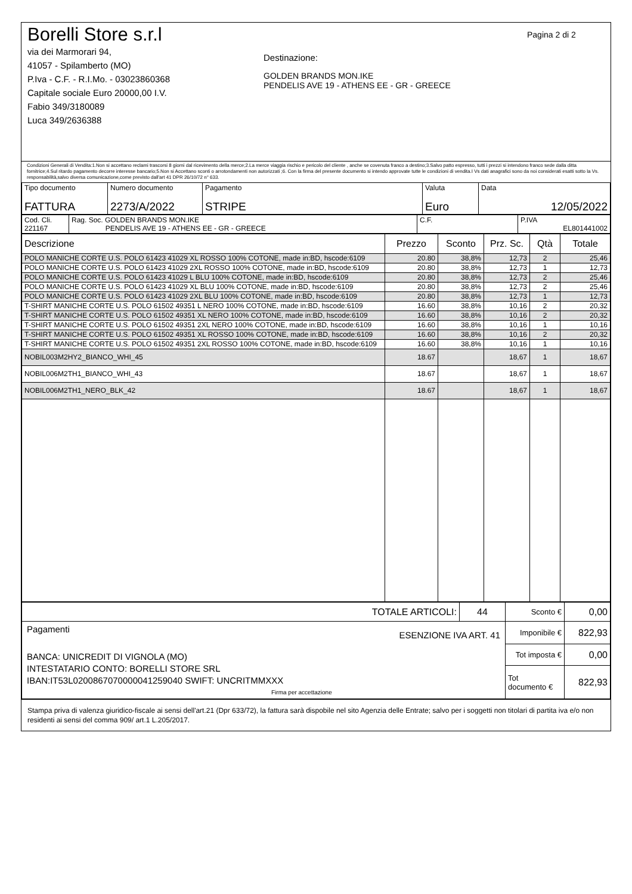Borelli Store s.r.l
via dei Marmorari 94,
41057 - Spilamberto (MO)
P.Iva - C.F. - R.I.Mo. - 03023860368
Capitale sociale Euro 20000,00 I.V.
Fabio 349/3180089
Luca 349/2636388
Destinazione:
GOLDEN BRANDS MON.IKE
PENDELIS AVE 19 - ATHENS EE - GR - GREECE
Pagina 2 di 2
Condizioni Generali di Vendita:1.Non si accettano reclami trascorsi 8 giorni dal ricevimento della merce;2.La merce viaggia rischio e pericolo del cliente , anche se covenuta franco a destino;3.Salvo patto espresso, tutti i prezzi si intendono franco sede dalla ditta fornitrice;4.Sul ritardo pagamento decorre interesse bancario;5.Non si Accettano sconti o arrotondamenti non autorizzati ;6. Con la firma del presente documento si intendo approvate tutte le condizioni di vendita.I Vs dati anagrafici sono da noi considerati esatti sotto la Vs. responsabilità,salvo diversa comunicazione,come previsto dall'art 41 DPR 26/10/72 n° 633.
| Tipo documento FATTURA | Numero documento 2273/A/2022 | Pagamento STRIPE | Valuta Euro | Data 12/05/2022 |
| Cod. Cli. 221167 | Rag. Soc. GOLDEN BRANDS MON.IKE PENDELIS AVE 19 - ATHENS EE - GR - GREECE | C.F. | P.IVA EL801441002 |
| Descrizione | Prezzo | Sconto | Prz. Sc. | Qtà | Totale |
| --- | --- | --- | --- | --- | --- |
| POLO MANICHE CORTE U.S. POLO 61423 41029 XL ROSSO 100% COTONE, made in:BD, hscode:6109 | 20.80 | 38,8% | 12,73 | 2 | 25,46 |
| POLO MANICHE CORTE U.S. POLO 61423 41029 2XL ROSSO 100% COTONE, made in:BD, hscode:6109 | 20.80 | 38,8% | 12,73 | 1 | 12,73 |
| POLO MANICHE CORTE U.S. POLO 61423 41029 L BLU 100% COTONE, made in:BD, hscode:6109 | 20.80 | 38,8% | 12,73 | 2 | 25,46 |
| POLO MANICHE CORTE U.S. POLO 61423 41029 XL BLU 100% COTONE, made in:BD, hscode:6109 | 20.80 | 38,8% | 12,73 | 2 | 25,46 |
| POLO MANICHE CORTE U.S. POLO 61423 41029 2XL BLU 100% COTONE, made in:BD, hscode:6109 | 20.80 | 38,8% | 12,73 | 1 | 12,73 |
| T-SHIRT MANICHE CORTE U.S. POLO 61502 49351 L NERO 100% COTONE, made in:BD, hscode:6109 | 16.60 | 38,8% | 10,16 | 2 | 20,32 |
| T-SHIRT MANICHE CORTE U.S. POLO 61502 49351 XL NERO 100% COTONE, made in:BD, hscode:6109 | 16.60 | 38,8% | 10,16 | 2 | 20,32 |
| T-SHIRT MANICHE CORTE U.S. POLO 61502 49351 2XL NERO 100% COTONE, made in:BD, hscode:6109 | 16.60 | 38,8% | 10,16 | 1 | 10,16 |
| T-SHIRT MANICHE CORTE U.S. POLO 61502 49351 XL ROSSO 100% COTONE, made in:BD, hscode:6109 | 16.60 | 38,8% | 10,16 | 2 | 20,32 |
| T-SHIRT MANICHE CORTE U.S. POLO 61502 49351 2XL ROSSO 100% COTONE, made in:BD, hscode:6109 | 16.60 | 38,8% | 10,16 | 1 | 10,16 |
| NOBIL003M2HY2_BIANCO_WHI_45 | 18.67 | | 18,67 | 1 | 18,67 |
| NOBIL006M2TH1_BIANCO_WHI_43 | 18.67 | | 18,67 | 1 | 18,67 |
| NOBIL006M2TH1_NERO_BLK_42 | 18.67 | | 18,67 | 1 | 18,67 |
| TOTALE ARTICOLI: | 44 | Sconto € | 0,00 |
| Pagamenti ESENZIONE IVA ART. 41 BANCA: UNICREDIT DI VIGNOLA (MO) INTESTATARIO CONTO: BORELLI STORE SRL IBAN:IT53L0200867070000041259040 SWIFT: UNCRITMMXXX Firma per accettazione | | Imponibile € | 822,93 |
| | | Tot imposta € | 0,00 |
| | | Tot documento € | 822,93 |
Stampa priva di valenza giuridico-fiscale ai sensi dell'art.21 (Dpr 633/72), la fattura sarà dispobile nel sito Agenzia delle Entrate; salvo per i soggetti non titolari di partita iva e/o non residenti ai sensi del comma 909/ art.1 L.205/2017.